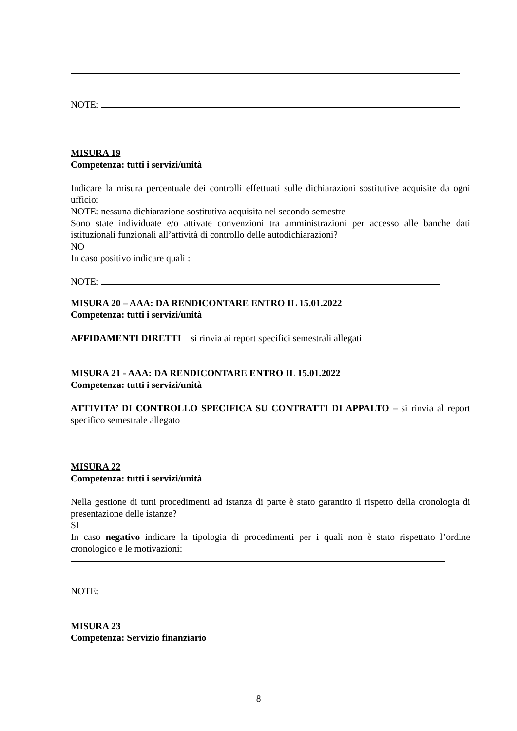NOTE:
MISURA 19
Competenza: tutti i servizi/unità
Indicare la misura percentuale dei controlli effettuati sulle dichiarazioni sostitutive acquisite da ogni ufficio:
NOTE: nessuna dichiarazione sostitutiva acquisita nel secondo semestre
Sono state individuate e/o attivate convenzioni tra amministrazioni per accesso alle banche dati istituzionali funzionali all’attività di controllo delle autodichiarazioni?
NO
In caso positivo indicare quali :
NOTE:
MISURA 20 – AAA: DA RENDICONTARE ENTRO IL 15.01.2022
Competenza: tutti i servizi/unità
AFFIDAMENTI DIRETTI – si rinvia ai report specifici semestrali allegati
MISURA 21 - AAA: DA RENDICONTARE ENTRO IL 15.01.2022
Competenza: tutti i servizi/unità
ATTIVITA’ DI CONTROLLO SPECIFICA SU CONTRATTI DI APPALTO – si rinvia al report specifico semestrale allegato
MISURA 22
Competenza: tutti i servizi/unità
Nella gestione di tutti procedimenti ad istanza di parte è stato garantito il rispetto della cronologia di presentazione delle istanze?
SI
In caso negativo indicare la tipologia di procedimenti per i quali non è stato rispettato l’ordine cronologico e le motivazioni:
NOTE:
MISURA 23
Competenza: Servizio finanziario
8